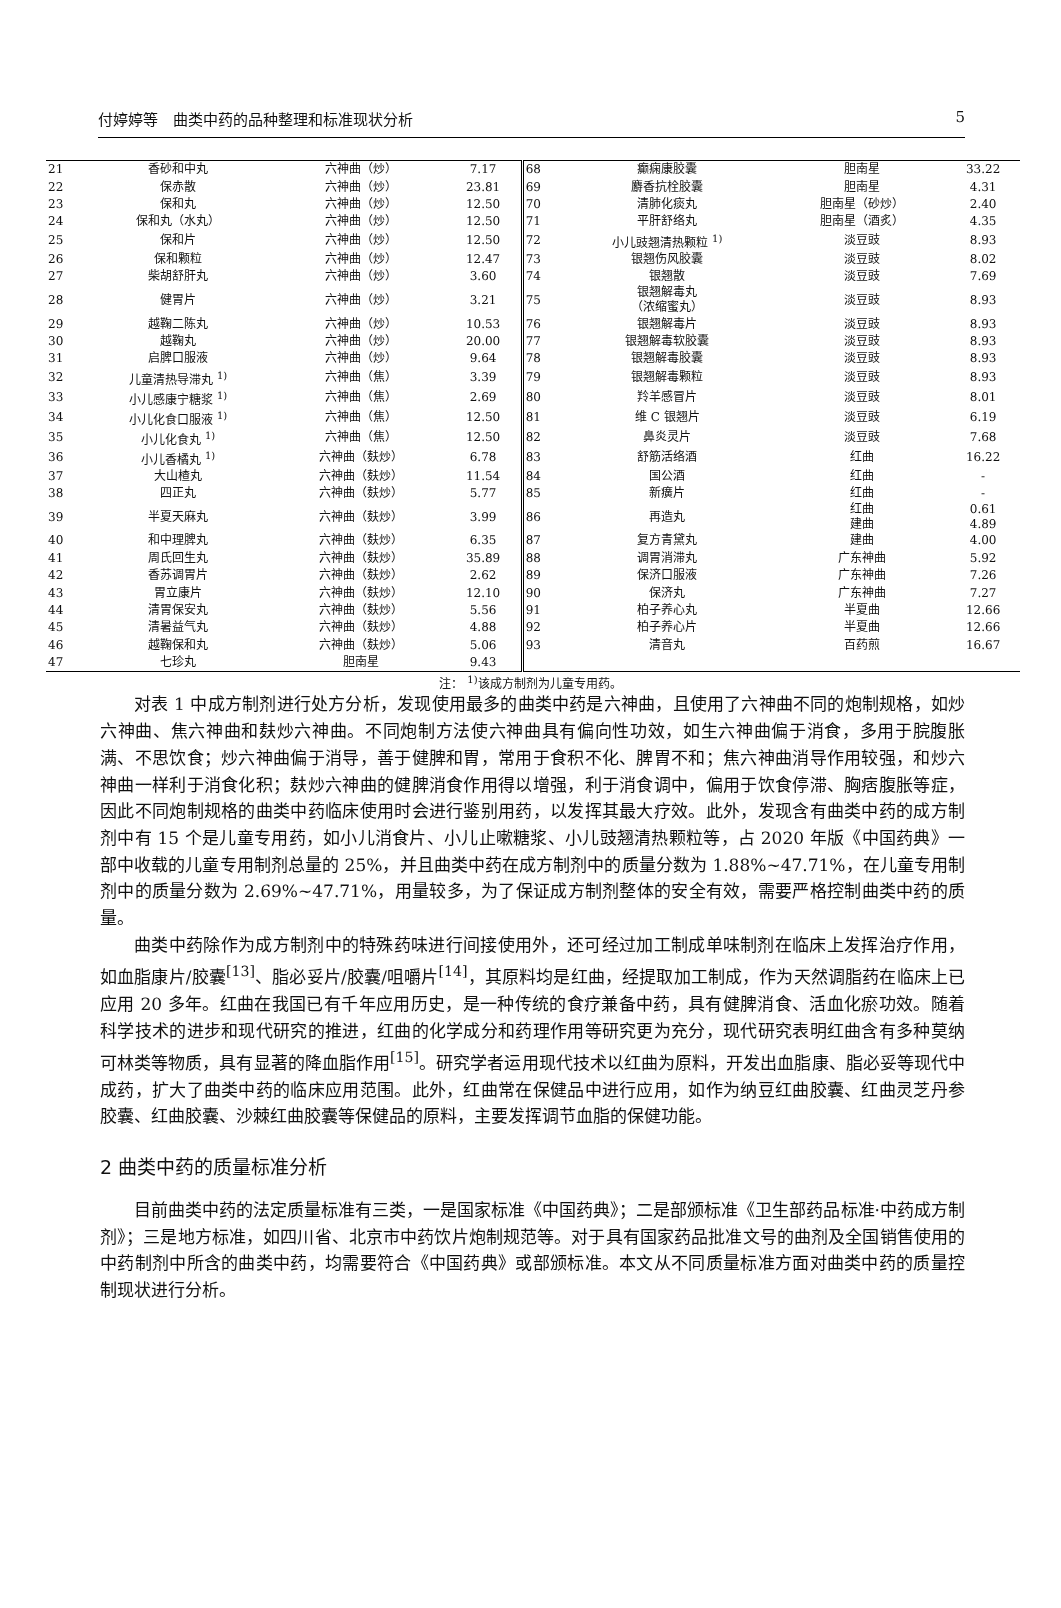付婷婷等　曲类中药的品种整理和标准现状分析 5
| 21 | 香砂和中丸 | 六神曲（炒） | 7.17 | 68 | 癫痫康胶囊 | 胆南星 | 33.22 |
| 22 | 保赤散 | 六神曲（炒） | 23.81 | 69 | 麝香抗栓胶囊 | 胆南星 | 4.31 |
| 23 | 保和丸 | 六神曲（炒） | 12.50 | 70 | 清肺化痰丸 | 胆南星（砂炒） | 2.40 |
| 24 | 保和丸（水丸） | 六神曲（炒） | 12.50 | 71 | 平肝舒络丸 | 胆南星（酒炙） | 4.35 |
| 25 | 保和片 | 六神曲（炒） | 12.50 | 72 | 小儿豉翘清热颗粒 <sup>1)</sup> | 淡豆豉 | 8.93 |
| 26 | 保和颗粒 | 六神曲（炒） | 12.47 | 73 | 银翘伤风胶囊 | 淡豆豉 | 8.02 |
| 27 | 柴胡舒肝丸 | 六神曲（炒） | 3.60 | 74 | 银翘散 | 淡豆豉 | 7.69 |
| 28 | 健胃片 | 六神曲（炒） | 3.21 | 75 | 银翘解毒丸 （浓缩蜜丸） | 淡豆豉 | 8.93 |
| 29 | 越鞠二陈丸 | 六神曲（炒） | 10.53 | 76 | 银翘解毒片 | 淡豆豉 | 8.93 |
| 30 | 越鞠丸 | 六神曲（炒） | 20.00 | 77 | 银翘解毒软胶囊 | 淡豆豉 | 8.93 |
| 31 | 启脾口服液 | 六神曲（炒） | 9.64 | 78 | 银翘解毒胶囊 | 淡豆豉 | 8.93 |
| 32 | 儿童清热导滞丸 <sup>1)</sup> | 六神曲（焦） | 3.39 | 79 | 银翘解毒颗粒 | 淡豆豉 | 8.93 |
| 33 | 小儿感康宁糖浆 <sup>1)</sup> | 六神曲（焦） | 2.69 | 80 | 羚羊感冒片 | 淡豆豉 | 8.01 |
| 34 | 小儿化食口服液 <sup>1)</sup> | 六神曲（焦） | 12.50 | 81 | 维 C 银翘片 | 淡豆豉 | 6.19 |
| 35 | 小儿化食丸 <sup>1)</sup> | 六神曲（焦） | 12.50 | 82 | 鼻炎灵片 | 淡豆豉 | 7.68 |
| 36 | 小儿香橘丸 <sup>1)</sup> | 六神曲（麸炒） | 6.78 | 83 | 舒筋活络酒 | 红曲 | 16.22 |
| 37 | 大山楂丸 | 六神曲（麸炒） | 11.54 | 84 | 国公酒 | 红曲 | - |
| 38 | 四正丸 | 六神曲（麸炒） | 5.77 | 85 | 新癀片 | 红曲 | - |
| 39 | 半夏天麻丸 | 六神曲（麸炒） | 3.99 | 86 | 再造丸 | 红曲 建曲 | 0.61 4.89 |
| 40 | 和中理脾丸 | 六神曲（麸炒） | 6.35 | 87 | 复方青黛丸 | 建曲 | 4.00 |
| 41 | 周氏回生丸 | 六神曲（麸炒） | 35.89 | 88 | 调胃消滞丸 | 广东神曲 | 5.92 |
| 42 | 香苏调胃片 | 六神曲（麸炒） | 2.62 | 89 | 保济口服液 | 广东神曲 | 7.26 |
| 43 | 胃立康片 | 六神曲（麸炒） | 12.10 | 90 | 保济丸 | 广东神曲 | 7.27 |
| 44 | 清胃保安丸 | 六神曲（麸炒） | 5.56 | 91 | 柏子养心丸 | 半夏曲 | 12.66 |
| 45 | 清暑益气丸 | 六神曲（麸炒） | 4.88 | 92 | 柏子养心片 | 半夏曲 | 12.66 |
| 46 | 越鞠保和丸 | 六神曲（麸炒） | 5.06 | 93 | 清音丸 | 百药煎 | 16.67 |
| 47 | 七珍丸 | 胆南星 | 9.43 | | | | |
注： <sup>1)</sup>该成方制剂为儿童专用药。
对表 1 中成方制剂进行处方分析，发现使用最多的曲类中药是六神曲，且使用了六神曲不同的炮制规格，如炒六神曲、焦六神曲和麸炒六神曲。不同炮制方法使六神曲具有偏向性功效，如生六神曲偏于消食，多用于脘腹胀满、不思饮食；炒六神曲偏于消导，善于健脾和胃，常用于食积不化、脾胃不和；焦六神曲消导作用较强，和炒六神曲一样利于消食化积；麸炒六神曲的健脾消食作用得以增强，利于消食调中，偏用于饮食停滞、胸痞腹胀等症，因此不同炮制规格的曲类中药临床使用时会进行鉴别用药，以发挥其最大疗效。此外，发现含有曲类中药的成方制剂中有 15 个是儿童专用药，如小儿消食片、小儿止嗽糖浆、小儿豉翘清热颗粒等，占 2020 年版《中国药典》一部中收载的儿童专用制剂总量的 25%，并且曲类中药在成方制剂中的质量分数为 1.88%~47.71%，在儿童专用制剂中的质量分数为 2.69%~47.71%，用量较多，为了保证成方制剂整体的安全有效，需要严格控制曲类中药的质量。
曲类中药除作为成方制剂中的特殊药味进行间接使用外，还可经过加工制成单味制剂在临床上发挥治疗作用，如血脂康片/胶囊<sup>[13]</sup>、脂必妥片/胶囊/咀嚼片<sup>[14]</sup>，其原料均是红曲，经提取加工制成，作为天然调脂药在临床上已应用 20 多年。红曲在我国已有千年应用历史，是一种传统的食疗兼备中药，具有健脾消食、活血化瘀功效。随着科学技术的进步和现代研究的推进，红曲的化学成分和药理作用等研究更为充分，现代研究表明红曲含有多种莫纳可林类等物质，具有显著的降血脂作用<sup>[15]</sup>。研究学者运用现代技术以红曲为原料，开发出血脂康、脂必妥等现代中成药，扩大了曲类中药的临床应用范围。此外，红曲常在保健品中进行应用，如作为纳豆红曲胶囊、红曲灵芝丹参胶囊、红曲胶囊、沙棘红曲胶囊等保健品的原料，主要发挥调节血脂的保健功能。
2 曲类中药的质量标准分析
目前曲类中药的法定质量标准有三类，一是国家标准《中国药典》；二是部颁标准《卫生部药品标准·中药成方制剂》；三是地方标准，如四川省、北京市中药饮片炮制规范等。对于具有国家药品批准文号的曲剂及全国销售使用的中药制剂中所含的曲类中药，均需要符合《中国药典》或部颁标准。本文从不同质量标准方面对曲类中药的质量控制现状进行分析。